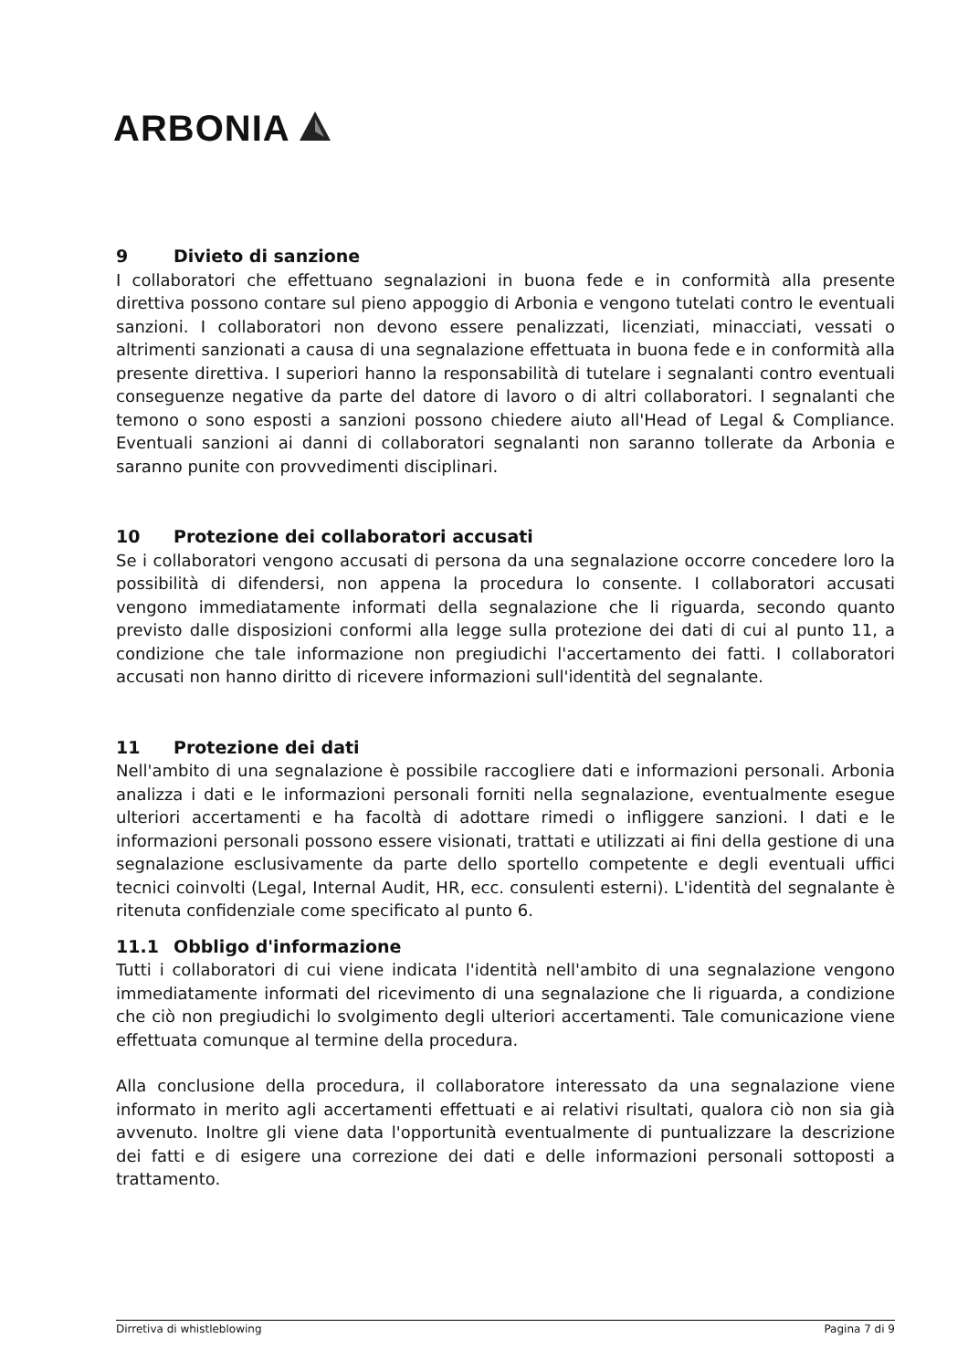ARBONIA
9 Divieto di sanzione
I collaboratori che effettuano segnalazioni in buona fede e in conformità alla presente direttiva possono contare sul pieno appoggio di Arbonia e vengono tutelati contro le eventuali sanzioni. I collaboratori non devono essere penalizzati, licenziati, minacciati, vessati o altrimenti sanzionati a causa di una segnalazione effettuata in buona fede e in conformità alla presente direttiva. I superiori hanno la responsabilità di tutelare i segnalanti contro eventuali conseguenze negative da parte del datore di lavoro o di altri collaboratori. I segnalanti che temono o sono esposti a sanzioni possono chiedere aiuto all'Head of Legal & Compliance. Eventuali sanzioni ai danni di collaboratori segnalanti non saranno tollerate da Arbonia e saranno punite con provvedimenti disciplinari.
10 Protezione dei collaboratori accusati
Se i collaboratori vengono accusati di persona da una segnalazione occorre concedere loro la possibilità di difendersi, non appena la procedura lo consente. I collaboratori accusati vengono immediatamente informati della segnalazione che li riguarda, secondo quanto previsto dalle disposizioni conformi alla legge sulla protezione dei dati di cui al punto 11, a condizione che tale informazione non pregiudichi l'accertamento dei fatti. I collaboratori accusati non hanno diritto di ricevere informazioni sull'identità del segnalante.
11 Protezione dei dati
Nell'ambito di una segnalazione è possibile raccogliere dati e informazioni personali. Arbonia analizza i dati e le informazioni personali forniti nella segnalazione, eventualmente esegue ulteriori accertamenti e ha facoltà di adottare rimedi o infliggere sanzioni. I dati e le informazioni personali possono essere visionati, trattati e utilizzati ai fini della gestione di una segnalazione esclusivamente da parte dello sportello competente e degli eventuali uffici tecnici coinvolti (Legal, Internal Audit, HR, ecc. consulenti esterni). L'identità del segnalante è ritenuta confidenziale come specificato al punto 6.
11.1 Obbligo d'informazione
Tutti i collaboratori di cui viene indicata l'identità nell'ambito di una segnalazione vengono immediatamente informati del ricevimento di una segnalazione che li riguarda, a condizione che ciò non pregiudichi lo svolgimento degli ulteriori accertamenti. Tale comunicazione viene effettuata comunque al termine della procedura.
Alla conclusione della procedura, il collaboratore interessato da una segnalazione viene informato in merito agli accertamenti effettuati e ai relativi risultati, qualora ciò non sia già avvenuto. Inoltre gli viene data l'opportunità eventualmente di puntualizzare la descrizione dei fatti e di esigere una correzione dei dati e delle informazioni personali sottoposti a trattamento.
Dirretiva di whistleblowing Pagina 7 di 9